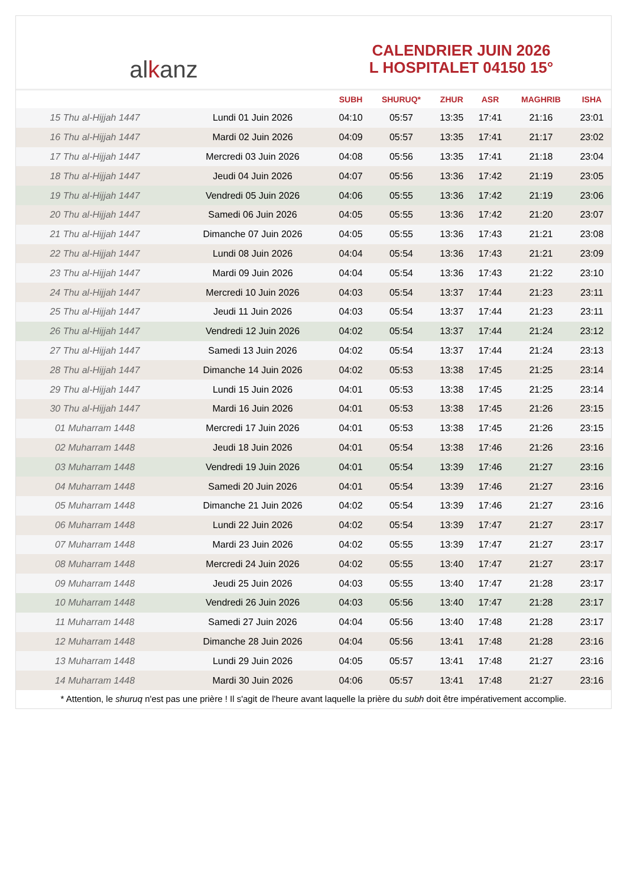alkanz
CALENDRIER JUIN 2026
L HOSPITALET 04150 15°
| | | SUBH | SHURUQ* | ZHUR | ASR | MAGHRIB | ISHA |
| --- | --- | --- | --- | --- | --- | --- | --- |
| 15 Thu al-Hijjah 1447 | Lundi 01 Juin 2026 | 04:10 | 05:57 | 13:35 | 17:41 | 21:16 | 23:01 |
| 16 Thu al-Hijjah 1447 | Mardi 02 Juin 2026 | 04:09 | 05:57 | 13:35 | 17:41 | 21:17 | 23:02 |
| 17 Thu al-Hijjah 1447 | Mercredi 03 Juin 2026 | 04:08 | 05:56 | 13:35 | 17:41 | 21:18 | 23:04 |
| 18 Thu al-Hijjah 1447 | Jeudi 04 Juin 2026 | 04:07 | 05:56 | 13:36 | 17:42 | 21:19 | 23:05 |
| 19 Thu al-Hijjah 1447 | Vendredi 05 Juin 2026 | 04:06 | 05:55 | 13:36 | 17:42 | 21:19 | 23:06 |
| 20 Thu al-Hijjah 1447 | Samedi 06 Juin 2026 | 04:05 | 05:55 | 13:36 | 17:42 | 21:20 | 23:07 |
| 21 Thu al-Hijjah 1447 | Dimanche 07 Juin 2026 | 04:05 | 05:55 | 13:36 | 17:43 | 21:21 | 23:08 |
| 22 Thu al-Hijjah 1447 | Lundi 08 Juin 2026 | 04:04 | 05:54 | 13:36 | 17:43 | 21:21 | 23:09 |
| 23 Thu al-Hijjah 1447 | Mardi 09 Juin 2026 | 04:04 | 05:54 | 13:36 | 17:43 | 21:22 | 23:10 |
| 24 Thu al-Hijjah 1447 | Mercredi 10 Juin 2026 | 04:03 | 05:54 | 13:37 | 17:44 | 21:23 | 23:11 |
| 25 Thu al-Hijjah 1447 | Jeudi 11 Juin 2026 | 04:03 | 05:54 | 13:37 | 17:44 | 21:23 | 23:11 |
| 26 Thu al-Hijjah 1447 | Vendredi 12 Juin 2026 | 04:02 | 05:54 | 13:37 | 17:44 | 21:24 | 23:12 |
| 27 Thu al-Hijjah 1447 | Samedi 13 Juin 2026 | 04:02 | 05:54 | 13:37 | 17:44 | 21:24 | 23:13 |
| 28 Thu al-Hijjah 1447 | Dimanche 14 Juin 2026 | 04:02 | 05:53 | 13:38 | 17:45 | 21:25 | 23:14 |
| 29 Thu al-Hijjah 1447 | Lundi 15 Juin 2026 | 04:01 | 05:53 | 13:38 | 17:45 | 21:25 | 23:14 |
| 30 Thu al-Hijjah 1447 | Mardi 16 Juin 2026 | 04:01 | 05:53 | 13:38 | 17:45 | 21:26 | 23:15 |
| 01 Muharram 1448 | Mercredi 17 Juin 2026 | 04:01 | 05:53 | 13:38 | 17:45 | 21:26 | 23:15 |
| 02 Muharram 1448 | Jeudi 18 Juin 2026 | 04:01 | 05:54 | 13:38 | 17:46 | 21:26 | 23:16 |
| 03 Muharram 1448 | Vendredi 19 Juin 2026 | 04:01 | 05:54 | 13:39 | 17:46 | 21:27 | 23:16 |
| 04 Muharram 1448 | Samedi 20 Juin 2026 | 04:01 | 05:54 | 13:39 | 17:46 | 21:27 | 23:16 |
| 05 Muharram 1448 | Dimanche 21 Juin 2026 | 04:02 | 05:54 | 13:39 | 17:46 | 21:27 | 23:16 |
| 06 Muharram 1448 | Lundi 22 Juin 2026 | 04:02 | 05:54 | 13:39 | 17:47 | 21:27 | 23:17 |
| 07 Muharram 1448 | Mardi 23 Juin 2026 | 04:02 | 05:55 | 13:39 | 17:47 | 21:27 | 23:17 |
| 08 Muharram 1448 | Mercredi 24 Juin 2026 | 04:02 | 05:55 | 13:40 | 17:47 | 21:27 | 23:17 |
| 09 Muharram 1448 | Jeudi 25 Juin 2026 | 04:03 | 05:55 | 13:40 | 17:47 | 21:28 | 23:17 |
| 10 Muharram 1448 | Vendredi 26 Juin 2026 | 04:03 | 05:56 | 13:40 | 17:47 | 21:28 | 23:17 |
| 11 Muharram 1448 | Samedi 27 Juin 2026 | 04:04 | 05:56 | 13:40 | 17:48 | 21:28 | 23:17 |
| 12 Muharram 1448 | Dimanche 28 Juin 2026 | 04:04 | 05:56 | 13:41 | 17:48 | 21:28 | 23:16 |
| 13 Muharram 1448 | Lundi 29 Juin 2026 | 04:05 | 05:57 | 13:41 | 17:48 | 21:27 | 23:16 |
| 14 Muharram 1448 | Mardi 30 Juin 2026 | 04:06 | 05:57 | 13:41 | 17:48 | 21:27 | 23:16 |
* Attention, le shuruq n'est pas une prière ! Il s'agit de l'heure avant laquelle la prière du subh doit être impérativement accomplie.